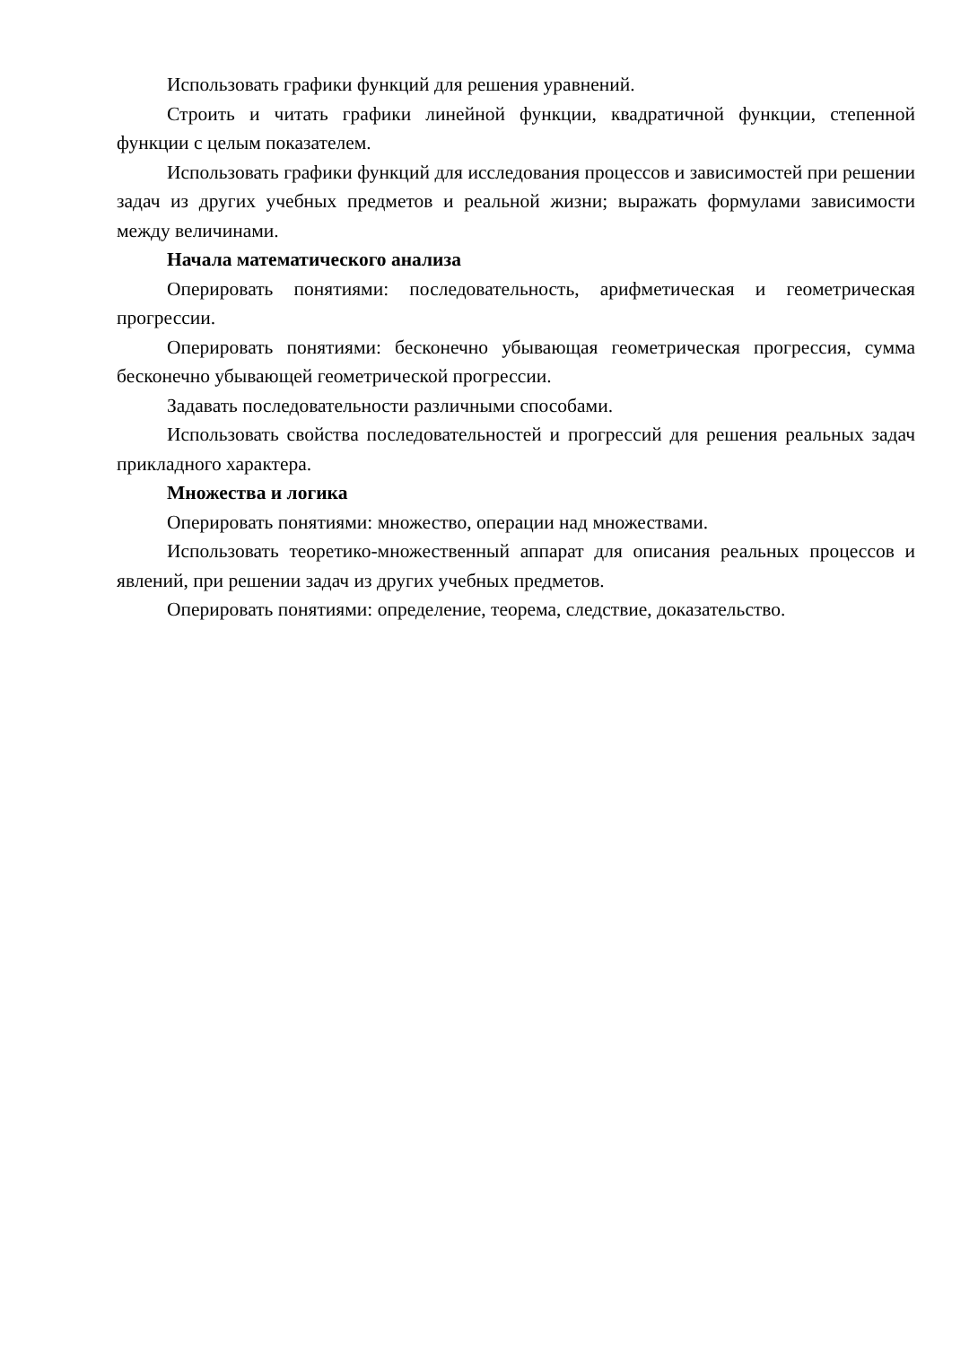Использовать графики функций для решения уравнений.
Строить и читать графики линейной функции, квадратичной функции, степенной функции с целым показателем.
Использовать графики функций для исследования процессов и зависимостей при решении задач из других учебных предметов и реальной жизни; выражать формулами зависимости между величинами.
Начала математического анализа
Оперировать понятиями: последовательность, арифметическая и геометрическая прогрессии.
Оперировать понятиями: бесконечно убывающая геометрическая прогрессия, сумма бесконечно убывающей геометрической прогрессии.
Задавать последовательности различными способами.
Использовать свойства последовательностей и прогрессий для решения реальных задач прикладного характера.
Множества и логика
Оперировать понятиями: множество, операции над множествами.
Использовать теоретико-множественный аппарат для описания реальных процессов и явлений, при решении задач из других учебных предметов.
Оперировать понятиями: определение, теорема, следствие, доказательство.